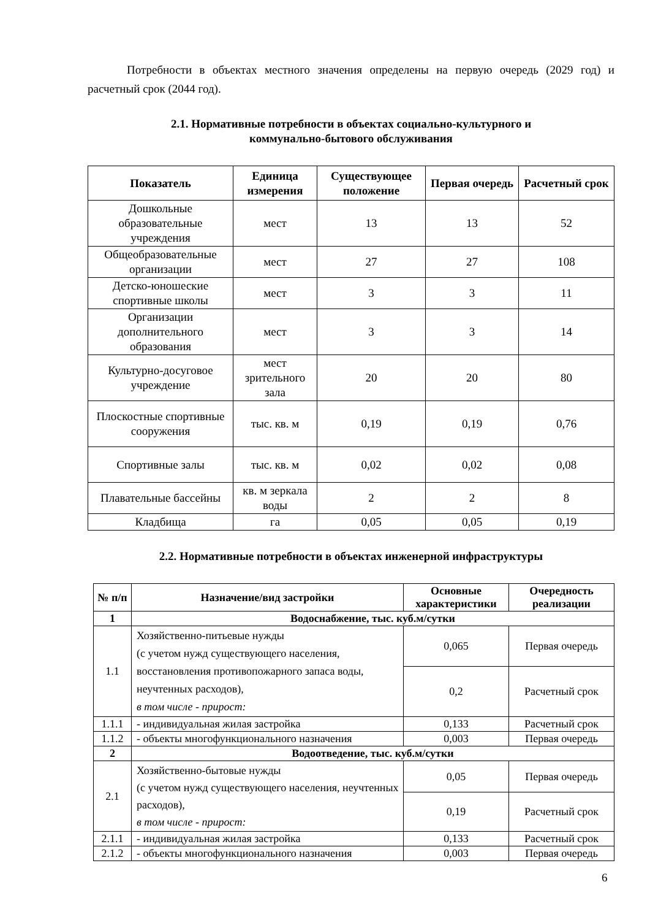Потребности в объектах местного значения определены на первую очередь (2029 год) и расчетный срок (2044 год).
2.1. Нормативные потребности в объектах социально-культурного и
коммунально-бытового обслуживания
| Показатель | Единица измерения | Существующее положение | Первая очередь | Расчетный срок |
| --- | --- | --- | --- | --- |
| Дошкольные образовательные учреждения | мест | 13 | 13 | 52 |
| Общеобразовательные организации | мест | 27 | 27 | 108 |
| Детско-юношеские спортивные школы | мест | 3 | 3 | 11 |
| Организации дополнительного образования | мест | 3 | 3 | 14 |
| Культурно-досуговое учреждение | мест зрительного зала | 20 | 20 | 80 |
| Плоскостные спортивные сооружения | тыс. кв. м | 0,19 | 0,19 | 0,76 |
| Спортивные залы | тыс. кв. м | 0,02 | 0,02 | 0,08 |
| Плавательные бассейны | кв. м зеркала воды | 2 | 2 | 8 |
| Кладбища | га | 0,05 | 0,05 | 0,19 |
2.2. Нормативные потребности в объектах инженерной инфраструктуры
| № п/п | Назначение/вид застройки | Основные характеристики | Очередность реализации |
| --- | --- | --- | --- |
| 1 | Водоснабжение, тыс. куб.м/сутки | | |
| 1.1 | Хозяйственно-питьевые нужды (с учетом нужд существующего населения, восстановления противопожарного запаса воды, неучтенных расходов), в том числе - прирост: | 0,065 | Первая очередь |
| | | 0,2 | Расчетный срок |
| 1.1.1 | - индивидуальная жилая застройка | 0,133 | Расчетный срок |
| 1.1.2 | - объекты многофункционального назначения | 0,003 | Первая очередь |
| 2 | Водоотведение, тыс. куб.м/сутки | | |
| 2.1 | Хозяйственно-бытовые нужды (с учетом нужд существующего населения, неучтенных расходов), в том числе - прирост: | 0,05 | Первая очередь |
| | | 0,19 | Расчетный срок |
| 2.1.1 | - индивидуальная жилая застройка | 0,133 | Расчетный срок |
| 2.1.2 | - объекты многофункционального назначения | 0,003 | Первая очередь |
6